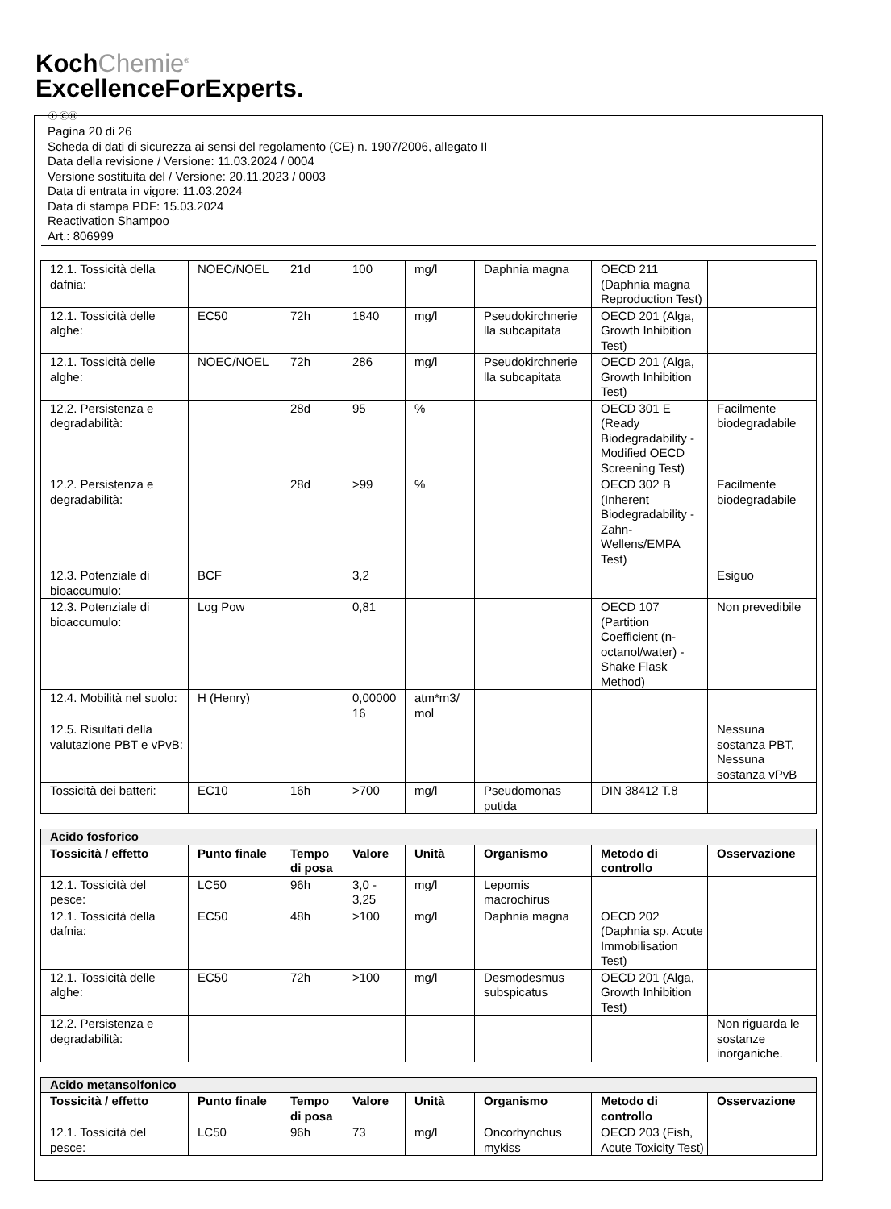KochChemie<sup>®</sup>
ExcellenceForExperts.
Ⓘ ⒸⒽ
Pagina 20 di 26
Scheda di dati di sicurezza ai sensi del regolamento (CE) n. 1907/2006, allegato II
Data della revisione / Versione: 11.03.2024 / 0004
Versione sostituita del / Versione: 20.11.2023 / 0003
Data di entrata in vigore: 11.03.2024
Data di stampa PDF: 15.03.2024
Reactivation Shampoo
Art.: 806999
| 12.1. Tossicità della dafnia: | NOEC/NOEL | 21d | 100 | mg/l | Daphnia magna | OECD 211 (Daphnia magna Reproduction Test) | |
| 12.1. Tossicità delle alghe: | EC50 | 72h | 1840 | mg/l | Pseudokirchnerie lla subcapitata | OECD 201 (Alga, Growth Inhibition Test) | |
| 12.1. Tossicità delle alghe: | NOEC/NOEL | 72h | 286 | mg/l | Pseudokirchnerie lla subcapitata | OECD 201 (Alga, Growth Inhibition Test) | |
| 12.2. Persistenza e degradabilità: | | 28d | 95 | % | | OECD 301 E (Ready Biodegradability - Modified OECD Screening Test) | Facilmente biodegradabile |
| 12.2. Persistenza e degradabilità: | | 28d | >99 | % | | OECD 302 B (Inherent Biodegradability - Zahn-Wellens/EMPA Test) | Facilmente biodegradabile |
| 12.3. Potenziale di bioaccumulo: | BCF | | 3,2 | | | | Esiguo |
| 12.3. Potenziale di bioaccumulo: | Log Pow | | 0,81 | | | OECD 107 (Partition Coefficient (n-octanol/water) - Shake Flask Method) | Non prevedibile |
| 12.4. Mobilità nel suolo: | H (Henry) | | 0,00000 16 | atm*m3/ mol | | | |
| 12.5. Risultati della valutazione PBT e vPvB: | | | | | | | Nessuna sostanza PBT, Nessuna sostanza vPvB |
| Tossicità dei batteri: | EC10 | 16h | >700 | mg/l | Pseudomonas putida | DIN 38412 T.8 | |
| Acido fosforico | | | | | | | |
| Tossicità / effetto | Punto finale | Tempo di posa | Valore | Unità | Organismo | Metodo di controllo | Osservazione |
| 12.1. Tossicità del pesce: | LC50 | 96h | 3,0 - 3,25 | mg/l | Lepomis macrochirus | | |
| 12.1. Tossicità della dafnia: | EC50 | 48h | >100 | mg/l | Daphnia magna | OECD 202 (Daphnia sp. Acute Immobilisation Test) | |
| 12.1. Tossicità delle alghe: | EC50 | 72h | >100 | mg/l | Desmodesmus subspicatus | OECD 201 (Alga, Growth Inhibition Test) | |
| 12.2. Persistenza e degradabilità: | | | | | | | Non riguarda le sostanze inorganiche. |
| Acido metansolfonico | | | | | | | |
| Tossicità / effetto | Punto finale | Tempo di posa | Valore | Unità | Organismo | Metodo di controllo | Osservazione |
| 12.1. Tossicità del pesce: | LC50 | 96h | 73 | mg/l | Oncorhynchus mykiss | OECD 203 (Fish, Acute Toxicity Test) | |